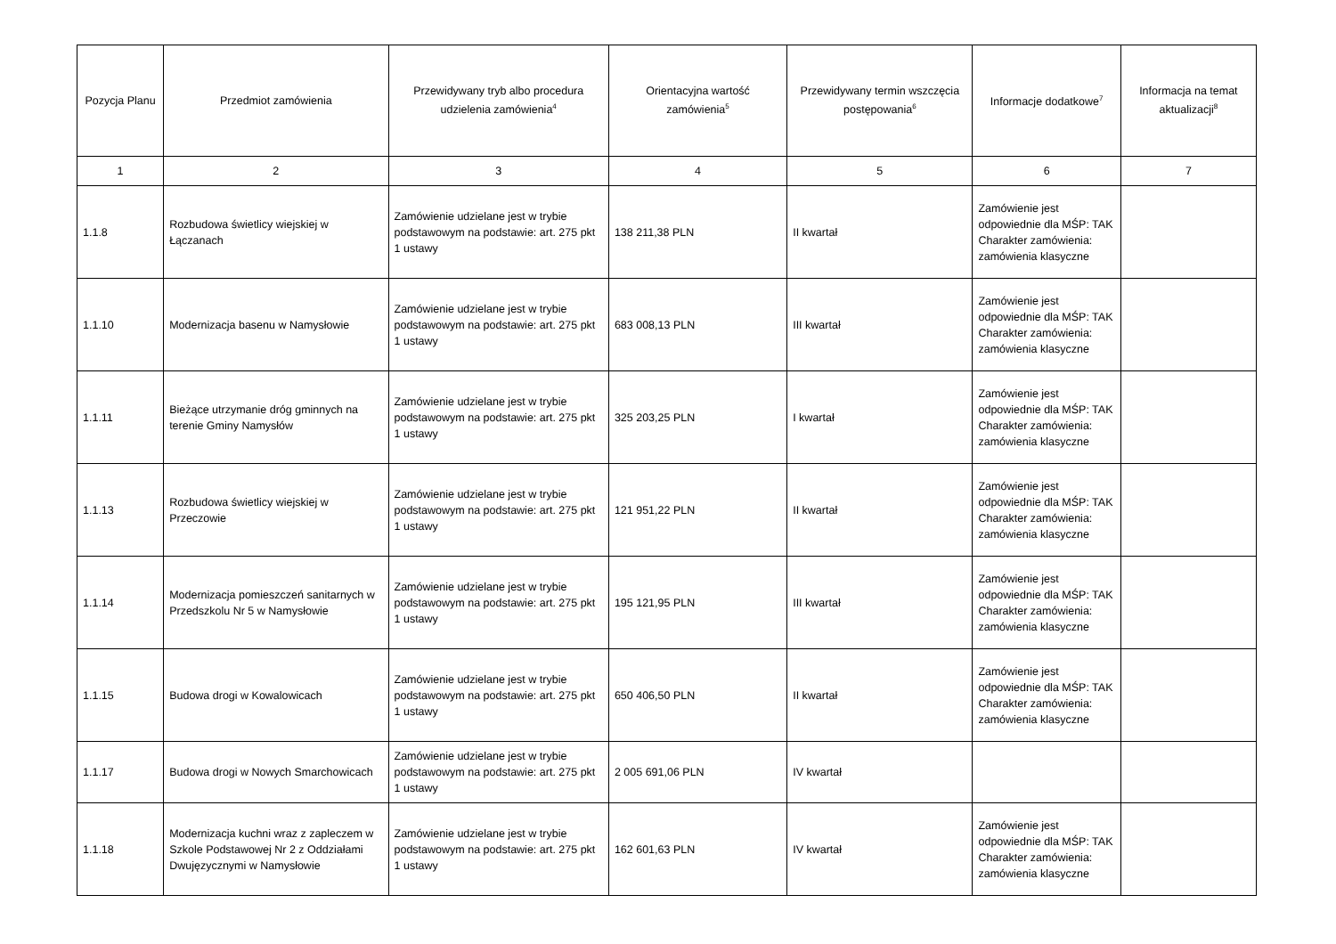| Pozycja Planu | Przedmiot zamówienia | Przewidywany tryb albo procedura udzielenia zamówienia<sup>4</sup> | Orientacyjna wartość zamówienia<sup>5</sup> | Przewidywany termin wszczęcia postępowania<sup>6</sup> | Informacje dodatkowe<sup>7</sup> | Informacja na temat aktualizacji<sup>8</sup> |
| --- | --- | --- | --- | --- | --- | --- |
| 1 | 2 | 3 | 4 | 5 | 6 | 7 |
| 1.1.8 | Rozbudowa świetlicy wiejskiej w Łączanach | Zamówienie udzielane jest w trybie podstawowym na podstawie: art. 275 pkt 1 ustawy | 138 211,38 PLN | II kwartał | Zamówienie jest odpowiednie dla MŚP: TAK Charakter zamówienia: zamówienia klasyczne | |
| 1.1.10 | Modernizacja basenu w Namysłowie | Zamówienie udzielane jest w trybie podstawowym na podstawie: art. 275 pkt 1 ustawy | 683 008,13 PLN | III kwartał | Zamówienie jest odpowiednie dla MŚP: TAK Charakter zamówienia: zamówienia klasyczne | |
| 1.1.11 | Bieżące utrzymanie dróg gminnych na terenie Gminy Namysłów | Zamówienie udzielane jest w trybie podstawowym na podstawie: art. 275 pkt 1 ustawy | 325 203,25 PLN | I kwartał | Zamówienie jest odpowiednie dla MŚP: TAK Charakter zamówienia: zamówienia klasyczne | |
| 1.1.13 | Rozbudowa świetlicy wiejskiej w Przeczowie | Zamówienie udzielane jest w trybie podstawowym na podstawie: art. 275 pkt 1 ustawy | 121 951,22 PLN | II kwartał | Zamówienie jest odpowiednie dla MŚP: TAK Charakter zamówienia: zamówienia klasyczne | |
| 1.1.14 | Modernizacja pomieszczeń sanitarnych w Przedszkolu Nr 5 w Namysłowie | Zamówienie udzielane jest w trybie podstawowym na podstawie: art. 275 pkt 1 ustawy | 195 121,95 PLN | III kwartał | Zamówienie jest odpowiednie dla MŚP: TAK Charakter zamówienia: zamówienia klasyczne | |
| 1.1.15 | Budowa drogi w Kowalowicach | Zamówienie udzielane jest w trybie podstawowym na podstawie: art. 275 pkt 1 ustawy | 650 406,50 PLN | II kwartał | Zamówienie jest odpowiednie dla MŚP: TAK Charakter zamówienia: zamówienia klasyczne | |
| 1.1.17 | Budowa drogi w Nowych Smarchowicach | Zamówienie udzielane jest w trybie podstawowym na podstawie: art. 275 pkt 1 ustawy | 2 005 691,06 PLN | IV kwartał | | |
| 1.1.18 | Modernizacja kuchni wraz z zapleczem w Szkole Podstawowej Nr 2 z Oddziałami Dwujęzycznymi w Namysłowie | Zamówienie udzielane jest w trybie podstawowym na podstawie: art. 275 pkt 1 ustawy | 162 601,63 PLN | IV kwartał | Zamówienie jest odpowiednie dla MŚP: TAK Charakter zamówienia: zamówienia klasyczne | |